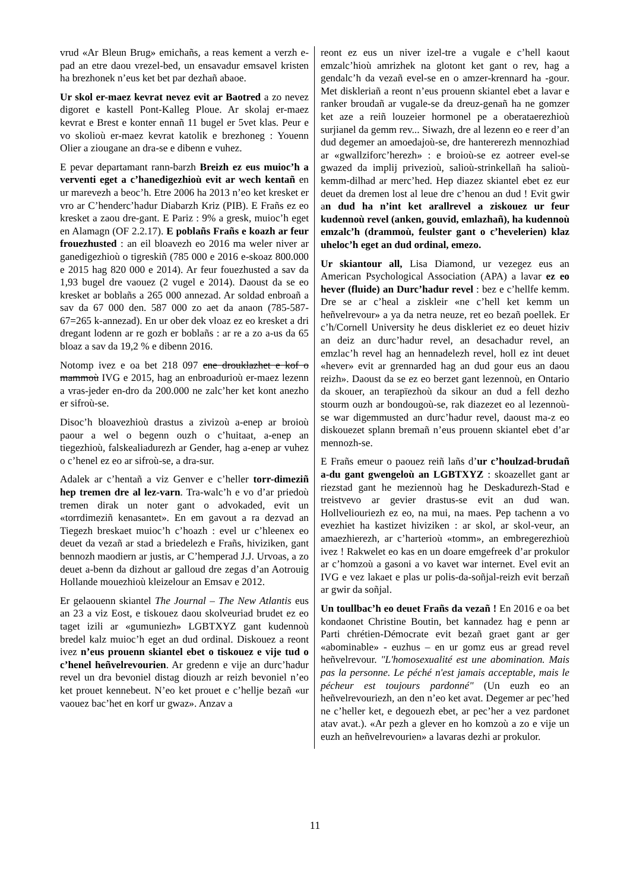vrud «Ar Bleun Brug» emichañs, a reas kement a verzh e-pad an etre daou vrezel-bed, un ensavadur emsavel kristen ha brezhonek n’eus ket bet par dezhañ abaoe.
Ur skol er-maez kevrat nevez evit ar Baotred a zo nevez digoret e kastell Pont-Kalleg Ploue. Ar skolaj er-maez kevrat e Brest e konter ennañ 11 bugel er 5vet klas. Peur e vo skolioù er-maez kevrat katolik e brezhoneg : Youenn Olier a ziougane an dra-se e dibenn e vuhez.
E pevar departamant rann-barzh Breizh ez eus muioc’h a verventi eget a c’hanedigezhioù evit ar wech kentañ en ur marevezh a beoc’h. Etre 2006 ha 2013 n’eo ket kresket er vro ar C’henderc’hadur Diabarzh Kriz (PIB). E Frañs ez eo kresket a zaou dre-gant. E Pariz : 9% a gresk, muioc’h eget en Alamagn (OF 2.2.17). E poblañs Frañs e koazh ar feur frouezhusted : an eil bloavezh eo 2016 ma weler niver ar ganedigezhioù o tigreskiñ (785 000 e 2016 e-skoaz 800.000 e 2015 hag 820 000 e 2014). Ar feur fouezhusted a sav da 1,93 bugel dre vaouez (2 vugel e 2014). Daoust da se eo kresket ar boblañs a 265 000 annezad. Ar soldad enbroañ a sav da 67 000 den. 587 000 zo aet da anaon (785-587-67=265 k-annezad). En ur ober dek vloaz ez eo kresket a dri dregant lodenn ar re gozh er boblañs : ar re a zo a-us da 65 bloaz a sav da 19,2 % e dibenn 2016.
Notomp ivez e oa bet 218 097 ene drouklazhet e kof o mammoù IVG e 2015, hag an enbroadurioù er-maez lezenn a vras-jeder en-dro da 200.000 ne zalc’her ket kont anezho er sifroù-se.
Disoc’h bloavezhioù drastus a zivizoù a-enep ar broioù paour a wel o begenn ouzh o c’huitaat, a-enep an tiegezhioù, falskealiadurezh ar Gender, hag a-enep ar vuhez o c’henel ez eo ar sifroù-se, a dra-sur.
Adalek ar c’hentañ a viz Genver e c’heller torr-dimeziñ hep tremen dre al lez-varn. Tra-walc’h e vo d’ar priedoù tremen dirak un noter gant o advokaded, evit un «torrdimeziñ kenasantet». En em gavout a ra dezvad an Tiegezh breskaet muioc’h c’hoazh : evel ur c’hleenex eo deuet da vezañ ar stad a briedelezh e Frañs, hiviziken, gant bennozh maodiern ar justis, ar C’hemperad J.J. Urvoas, a zo deuet a-benn da dizhout ar galloud dre zegas d’an Aotrouig Hollande mouezhioù kleizelour an Emsav e 2012.
Er gelaouenn skiantel The Journal – The New Atlantis eus an 23 a viz Eost, e tiskouez daou skolveuriad brudet ez eo taget izili ar «gumuniezh» LGBTXYZ gant kudennoù bredel kalz muioc’h eget an dud ordinal. Diskouez a reont ivez n’eus prouenn skiantel ebet o tiskouez e vije tud o c’henel heñvelrevourien. Ar gredenn e vije an durc’hadur revel un dra bevoniel distag diouzh ar reizh bevoniel n’eo ket prouet kennebeut. N’eo ket prouet e c’hellje bezañ «ur vaouez bac’het en korf ur gwaz». Anzav a
reont ez eus un niver izel-tre a vugale e c’hell kaout emzalc’hioù amrizhek na glotont ket gant o rev, hag a gendalc’h da vezañ evel-se en o amzer-krennard ha -gour. Met diskleriañ a reont n’eus prouenn skiantel ebet a lavar e ranker broudañ ar vugale-se da dreuz-genañ ha ne gomzer ket aze a reiñ louzeier hormonel pe a oberataerezhioù surjianel da gemm rev... Siwazh, dre al lezenn eo e reer d’an dud degemer an amoedajoù-se, dre hantererezh mennozhiad ar «gwallziforc’herezh» : e broioù-se ez aotreer evel-se gwazed da implij privezioù, salioù-strinkellañ ha salioù-kemm-dilhad ar merc’hed. Hep diazez skiantel ebet ez eur deuet da dremen lost al leue dre c’henou an dud ! Evit gwir an dud ha n’int ket arallrevel a ziskouez ur feur kudennoù revel (anken, gouvid, emlazhañ), ha kudennoù emzalc’h (drammoù, feulster gant o c’hevelerien) klaz uheloc’h eget an dud ordinal, emezo.
Ur skiantour all, Lisa Diamond, ur vezegez eus an American Psychological Association (APA) a lavar ez eo hever (fluide) an Durc’hadur revel : bez e c’hellfe kemm. Dre se ar c’heal a ziskleir «ne c’hell ket kemm un heñvelrevour» a ya da netra neuze, ret eo bezañ poellek. Er c’h/Cornell University he deus diskleriet ez eo deuet hiziv an deiz an durc’hadur revel, an desachadur revel, an emzlac’h revel hag an hennadelezh revel, holl ez int deuet «hever» evit ar grennarded hag an dud gour eus an daou reizh». Daoust da se ez eo berzet gant lezennoù, en Ontario da skouer, an terapïezhoù da sikour an dud a fell dezho stourm ouzh ar bondougoù-se, rak diazezet eo al lezennoù-se war digemmusted an durc’hadur revel, daoust ma-z eo diskouezet splann bremañ n’eus prouenn skiantel ebet d’ar mennozh-se.
E Frañs emeur o paouez reiñ lañs d’ur c’houlzad-brudañ a-du gant gwengeloù an LGBTXYZ : skoazellet gant ar riezstad gant he meziennoù hag he Deskadurezh-Stad e treistvevo ar gevier drastus-se evit an dud wan. Hollveliouriezh ez eo, na mui, na maes. Pep tachenn a vo evezhiet ha kastizet hiviziken : ar skol, ar skol-veur, an amaezhierezh, ar c’harterioù «tomm», an embregerezhioù ivez ! Rakwelet eo kas en un doare emgefreek d’ar prokulor ar c’homzoù a gasoni a vo kavet war internet. Evel evit an IVG e vez lakaet e plas ur polis-da-soñjal-reizh evit berzañ ar gwir da soñjal.
Un toullbac’h eo deuet Frañs da vezañ ! En 2016 e oa bet kondaonet Christine Boutin, bet kannadez hag e penn ar Parti chrétien-Démocrate evit bezañ graet gant ar ger «abominable» - euzhus – en ur gomz eus ar gread revel heñvelrevour. "L'homosexualité est une abomination. Mais pas la personne. Le péché n'est jamais acceptable, mais le pécheur est toujours pardonné" (Un euzh eo an heñvelrevouriezh, an den n’eo ket avat. Degemer ar pec’hed ne c’heller ket, e degouezh ebet, ar pec’her a vez pardonet atav avat.). «Ar pezh a glever en ho komzoù a zo e vije un euzh an heñvelrevourien» a lavaras dezhi ar prokulor.
11